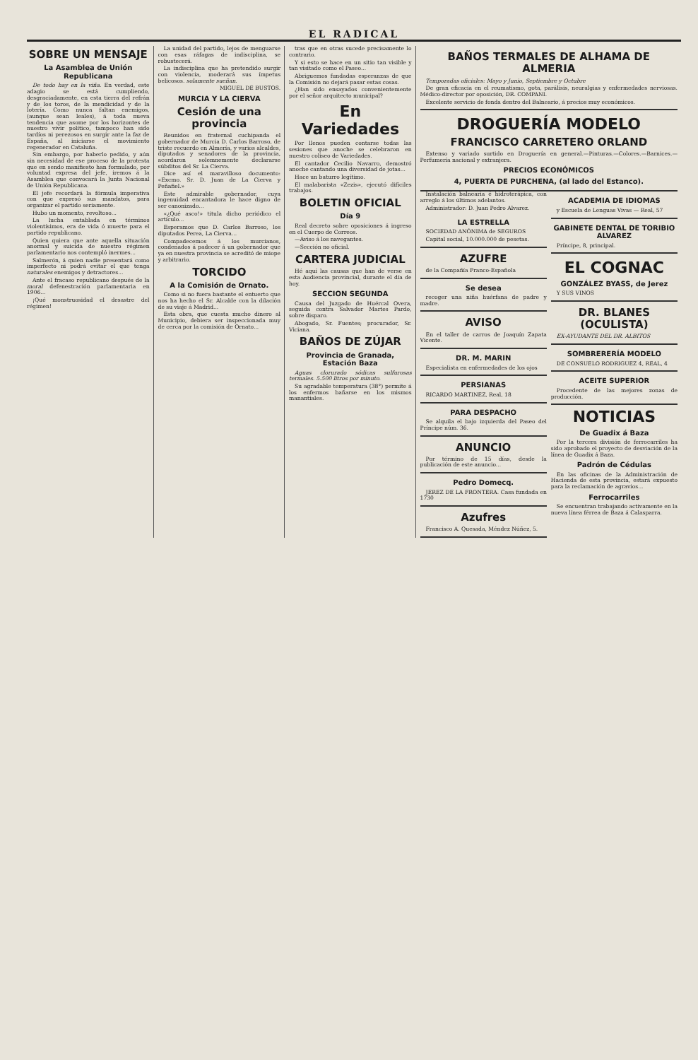EL RADICAL
SOBRE UN MENSAJE
La Asamblea de Unión Republicana
De todo hay en la viña. En verdad, este adagio se está cumpliendo, desgraciadamente, en esta tierra del refrán y de los toros, de la mendicidad y de la lotería. Como nunca faltan enemigos, (aunque sean leales), á toda nueva tendencia que asome por los horizontes de nuestro vivir político, tampoco han sido tardíos ni perezosos en surgir ante la faz de España, al iniciarse el movimiento regenerador en Cataluña.
Sin embargo, por haberlo pedido, y aún sin necesidad de ese proceso de la protesta que en sendo manifiesto han formulado, por voluntad expresa del jefe, iremos á la Asamblea que convocará la Junta Nacional de Unión Republicana.
El jefe recordará la fórmula imperativa con que expresó sus mandatos, para organizar el partido seriamente.
Hubo un momento, revoltoso...
La lucha entablada en términos violentísimos, era de vida ó muerte para el partido republicano.
Quien quiera que ante aquella situación anormal y suicida de nuestro régimen parlamentario nos contempló inermes...
Salmerón, á quien nadie presentará como imperfecto ni podrá evitar el que tenga naturales enemigos y detractores...
Ante el fracaso republicano después de la moral defenestración parlamentaria en 1906...
¡Qué monstruosidad el desastre del régimen!
La unidad del partido, lejos de menguarse con esas ráfagas de indisciplina, se robustecerá.
La indisciplina que ha pretendido surgir con violencia, moderará sus ímpetus belicosos. solamente sueñan.
MIGUEL DE BUSTOS.
MURCIA Y LA CIERVA
Cesión de una provincia
Reunidos en fraternal cuchipanda el gobernador de Murcia D. Carlos Barroso, de triste recuerdo en Almería, y varios alcaldes, diputados y senadores de la provincia, acordaron solemnemente declararse súbditos del Sr. La Cierva.
Dice así el maravilloso documento: «Excmo. Sr. D. Juan de La Cierva y Peñafiel.»
Este admirable gobernador, cuya ingenuidad encantadora le hace digno de ser canonizado...
«¿Qué asco!» titula dicho periódico el artículo...
Esperamos que D. Carlos Barroso, los diputados Perea, La Cierva...
Compadecemos á los murcianos, condenados á padecer á un gobernador que ya en nuestra provincia se acreditó de miope y arbitrario.
TORCIDO
A la Comisión de Ornato.
Como si no fuera bastante el entuerto que nos ha hecho el Sr. Alcalde con la dilación de su viaje á Madrid...
Esta obra, que cuesta mucho dinero al Municipio, debiera ser inspeccionada muy de cerca por la comisión de Ornato...
tras que en otras sucede precisamente lo contrario.
Y si esto se hace en un sitio tan visible y tan visitado como el Paseo...
Abriguemos fundadas esperanzas de que la Comisión no dejará pasar estas cosas.
¿Han sido ensayados convenientemente por el señor arquitecto municipal?
En Variedades
Por llenos pueden contarse todas las sesiones que anoche se celebraron en nuestro coliseo de Variedades.
El cantador Cecilio Navarro, demostró anoche cantando una diversidad de jotas...
Hace un baturro legítimo.
El malabarista «Zezis», ejecutó difíciles trabajos.
BOLETIN OFICIAL
Día 9
Real decreto sobre oposiciones á ingreso en el Cuerpo de Correos.
—Aviso á los navegantes.
—Sección no oficial.
CARTERA JUDICIAL
Hé aquí las causas que han de verse en esta Audiencia provincial, durante el día de hoy.
SECCION SEGUNDA
Causa del Juzgado de Huércal Overa, seguida contra Salvador Martes Pardo, sobre disparo.
Abogado, Sr. Fuentes; procurador, Sr. Viciana.
BAÑOS DE ZÚJAR
Provincia de Granada, Estación Baza
Aguas clorurado sódicas sulfurosas termales. 5.500 litros por minuto.
Su agradable temperatura (38°) permite á los enfermos bañarse en los mismos manantiales.
BAÑOS TERMALES DE ALHAMA DE ALMERIA
Temporadas oficiales: Mayo y Junio, Septiembre y Octubre
De gran eficacia en el reumatismo, gota, parálisis, neuralgias y enfermedades nerviosas. Médico-director por oposición, DR. COMPANI.
Excelente servicio de fonda dentro del Balneario, á precios muy económicos.
DROGUERÍA MODELO
FRANCISCO CARRETERO ORLAND
Extenso y variado surtido en Droguería en general.—Pinturas.—Colores.—Barnices.—Perfumería nacional y extranjera.
PRECIOS ECONÓMICOS
4, PUERTA DE PURCHENA, (al lado del Estanco).
Instalación balnearia é hidroterápica, con arreglo á los últimos adelantos.
Administrador: D. Juan Pedro Alvarez.
LA ESTRELLA
SOCIEDAD ANÓNIMA de SEGUROS
Capital social, 10.000.000 de pesetas.
AZUFRE
de la Compañía Franco-Española
Se desea
recoger una niña huérfana de padre y madre.
AVISO
En el taller de carros de Joaquín Zapata Vicente.
DR. M. MARIN
Especialista en enfermedades de los ojos
PERSIANAS
RICARDO MARTINEZ, Real, 18
PARA DESPACHO
Se alquila el bajo izquierda del Paseo del Príncipe núm. 36.
ANUNCIO
Por término de 15 días, desde la publicación de este anuncio...
Pedro Domecq.
JEREZ DE LA FRONTERA. Casa fundada en 1730
Azufres
Francisco A. Quesada, Méndez Núñez, 5.
ACADEMIA DE IDIOMAS
y Escuela de Lenguas Vivas — Real, 57
GABINETE DENTAL DE TORIBIO ALVAREZ
Príncipe, 8, principal.
EL COGNAC
GONZÁLEZ BYASS, de Jerez
Y SUS VINOS
DR. BLANES (OCULISTA)
EX-AYUDANTE DEL DR. ALBITOS
SOMBRERERÍA MODELO
DE CONSUELO RODRIGUEZ 4, REAL, 4
ACEITE SUPERIOR
Procedente de las mejores zonas de producción.
NOTICIAS
De Guadix á Baza
Por la tercera división de ferrocarriles ha sido aprobado el proyecto de desviación de la línea de Guadix á Baza.
Padrón de Cédulas
En las oficinas de la Administración de Hacienda de esta provincia, estará expuesto para la reclamación de agravios...
Ferrocarriles
Se encuentran trabajando activamente en la nueva línea férrea de Baza á Calasparra.